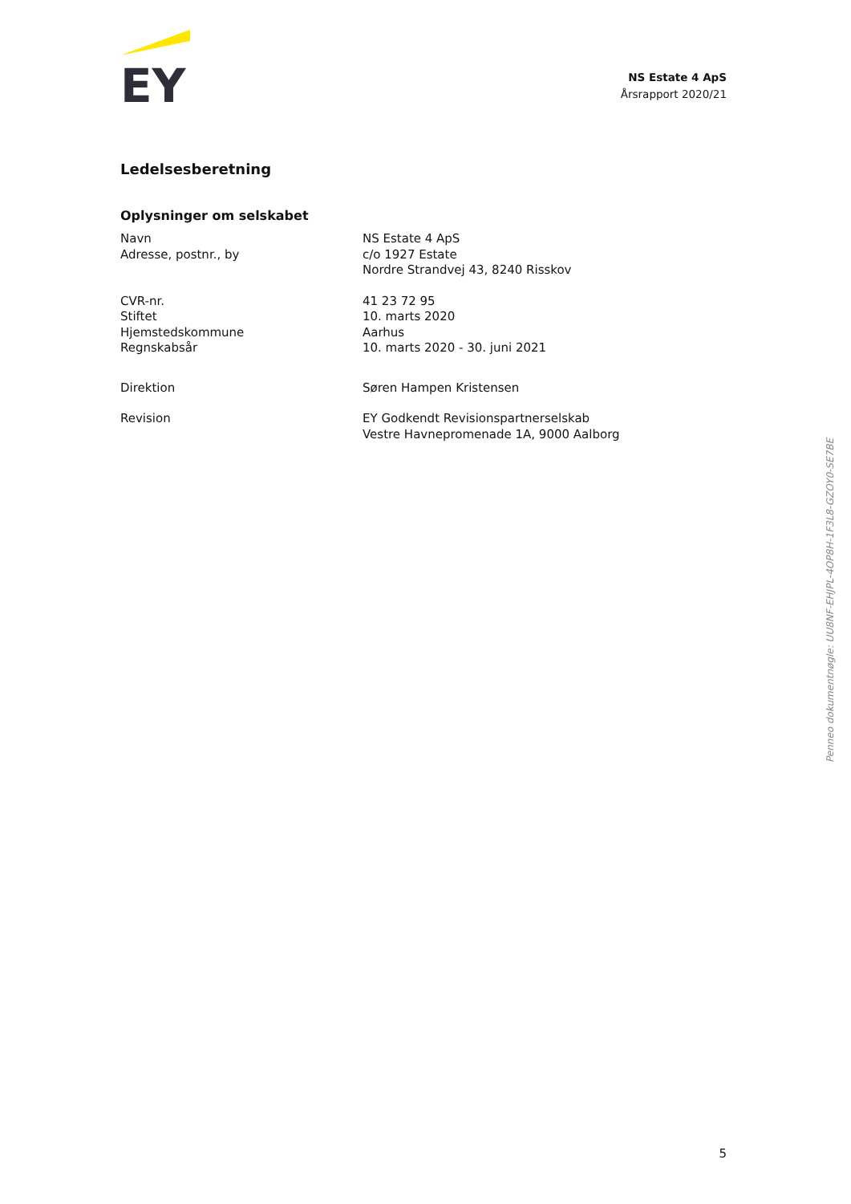EY
NS Estate 4 ApS
Årsrapport 2020/21
Ledelsesberetning
Oplysninger om selskabet
| Navn | NS Estate 4 ApS |
| Adresse, postnr., by | c/o 1927 Estate Nordre Strandvej 43, 8240 Risskov |
| CVR-nr. | 41 23 72 95 |
| Stiftet | 10. marts 2020 |
| Hjemstedskommune | Aarhus |
| Regnskabsår | 10. marts 2020 - 30. juni 2021 |
| Direktion | Søren Hampen Kristensen |
| Revision | EY Godkendt Revisionspartnerselskab Vestre Havnepromenade 1A, 9000 Aalborg |
Penneo dokumentnøgle: UU8NF-EHJPL-4OP8H-1F3L8-GZOY0-SE7BE
5